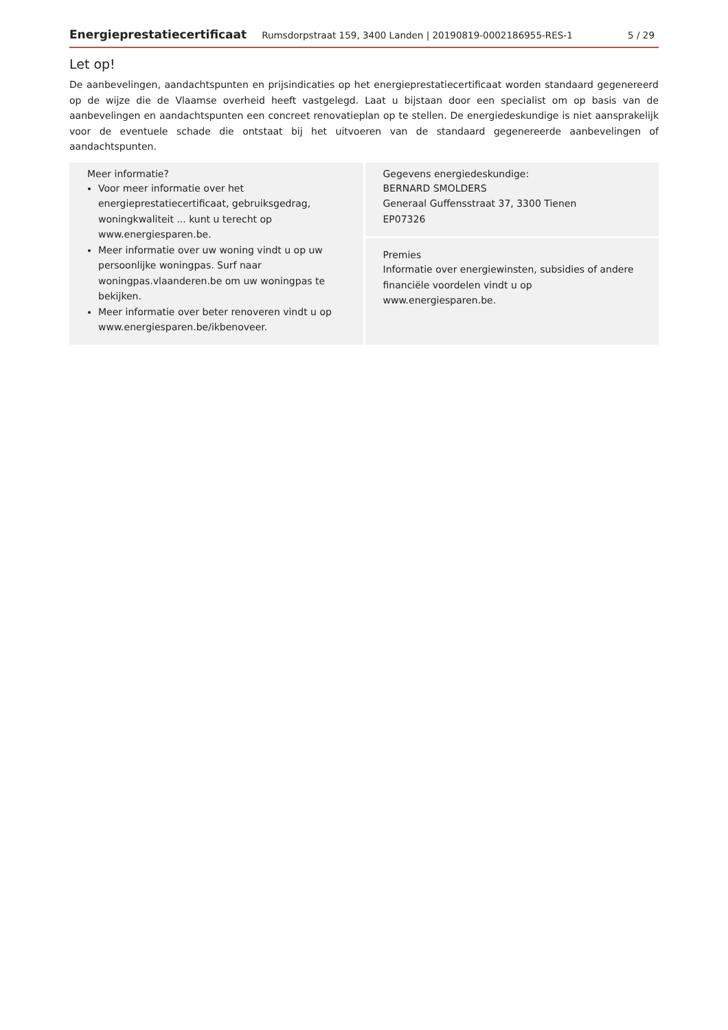Energieprestatiecertificaat Rumsdorpstraat 159, 3400 Landen | 20190819-0002186955-RES-1 5 / 29
Let op!
De aanbevelingen, aandachtspunten en prijsindicaties op het energieprestatiecertificaat worden standaard gegenereerd op de wijze die de Vlaamse overheid heeft vastgelegd. Laat u bijstaan door een specialist om op basis van de aanbevelingen en aandachtspunten een concreet renovatieplan op te stellen. De energiedeskundige is niet aansprakelijk voor de eventuele schade die ontstaat bij het uitvoeren van de standaard gegenereerde aanbevelingen of aandachtspunten.
Meer informatie?
Voor meer informatie over het energieprestatiecertificaat, gebruiksgedrag, woningkwaliteit ... kunt u terecht op www.energiesparen.be.
Meer informatie over uw woning vindt u op uw persoonlijke woningpas. Surf naar woningpas.vlaanderen.be om uw woningpas te bekijken.
Meer informatie over beter renoveren vindt u op www.energiesparen.be/ikbenoveer.
Gegevens energiedeskundige:
BERNARD SMOLDERS
Generaal Guffensstraat 37, 3300 Tienen
EP07326
Premies
Informatie over energiewinsten, subsidies of andere financiële voordelen vindt u op www.energiesparen.be.